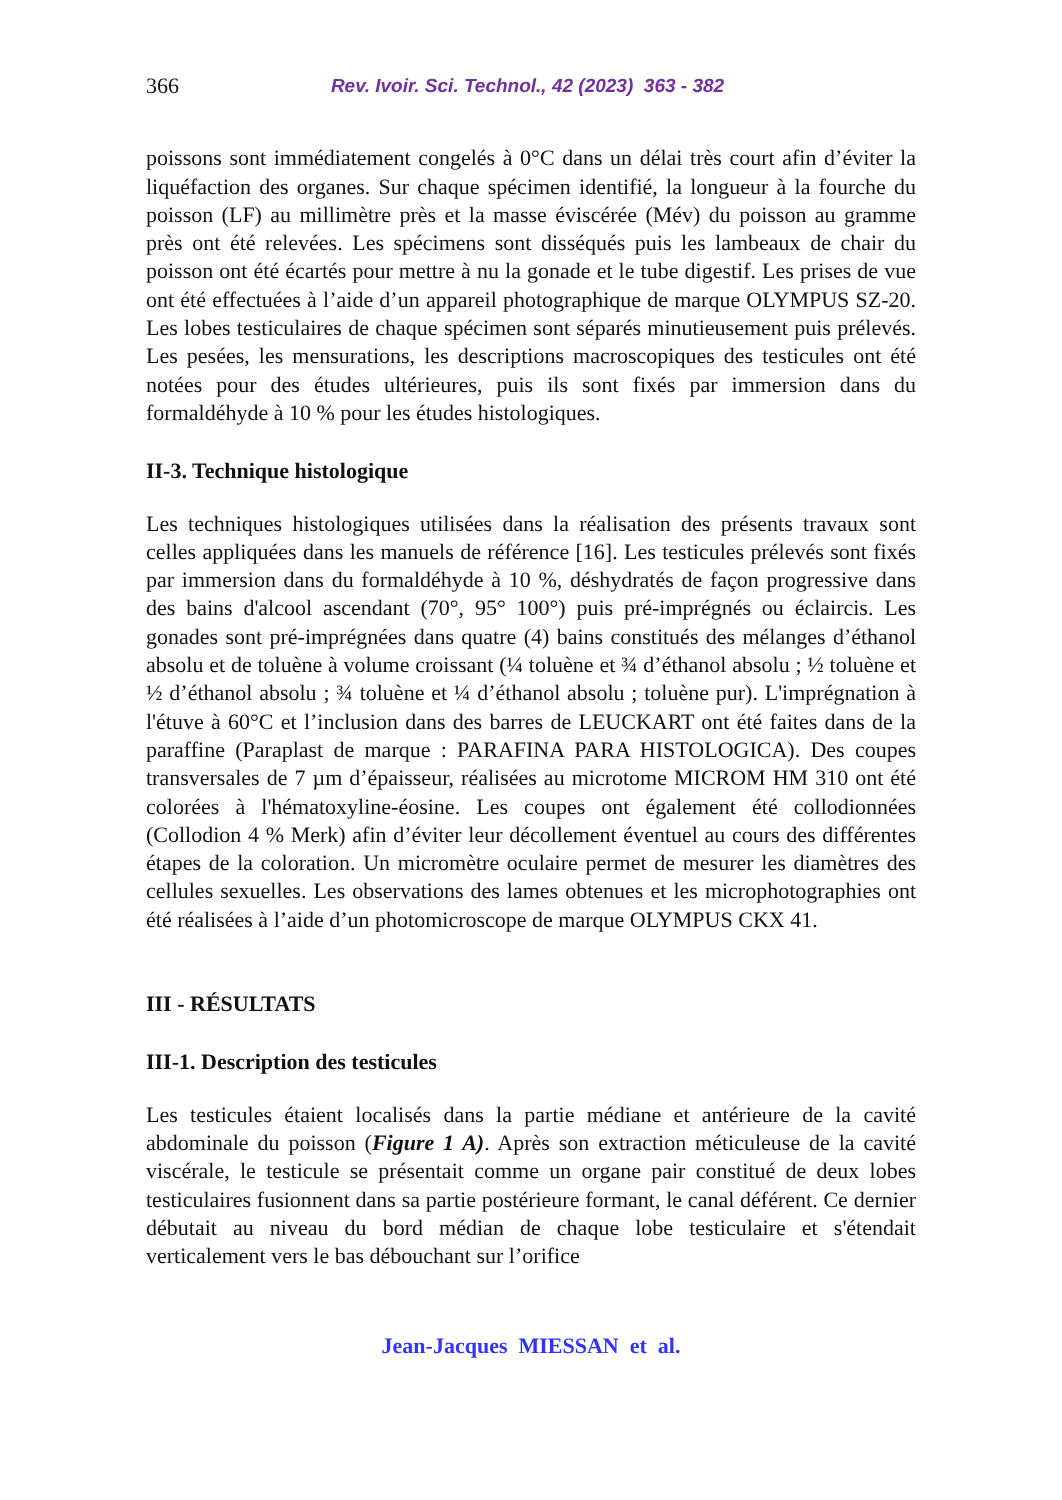366 Rev. Ivoir. Sci. Technol., 42 (2023) 363 - 382
poissons sont immédiatement congelés à 0°C dans un délai très court afin d’éviter la liquéfaction des organes. Sur chaque spécimen identifié, la longueur à la fourche du poisson (LF) au millimètre près et la masse éviscérée (Mév) du poisson au gramme près ont été relevées. Les spécimens sont disséqués puis les lambeaux de chair du poisson ont été écartés pour mettre à nu la gonade et le tube digestif. Les prises de vue ont été effectuées à l’aide d’un appareil photographique de marque OLYMPUS SZ-20. Les lobes testiculaires de chaque spécimen sont séparés minutieusement puis prélevés. Les pesées, les mensurations, les descriptions macroscopiques des testicules ont été notées pour des études ultérieures, puis ils sont fixés par immersion dans du formaldéhyde à 10 % pour les études histologiques.
II-3. Technique histologique
Les techniques histologiques utilisées dans la réalisation des présents travaux sont celles appliquées dans les manuels de référence [16]. Les testicules prélevés sont fixés par immersion dans du formaldéhyde à 10 %, déshydratés de façon progressive dans des bains d'alcool ascendant (70°, 95° 100°) puis pré-imprégnés ou éclaircis. Les gonades sont pré-imprégnées dans quatre (4) bains constitués des mélanges d’éthanol absolu et de toluène à volume croissant (¼ toluène et ¾ d’éthanol absolu ; ½ toluène et ½ d’éthanol absolu ; ¾ toluène et ¼ d’éthanol absolu ; toluène pur). L'imprégnation à l'étuve à 60°C et l’inclusion dans des barres de LEUCKART ont été faites dans de la paraffine (Paraplast de marque : PARAFINA PARA HISTOLOGICA). Des coupes transversales de 7 µm d’épaisseur, réalisées au microtome MICROM HM 310 ont été colorées à l'hématoxyline-éosine. Les coupes ont également été collodionnées (Collodion 4 % Merk) afin d’éviter leur décollement éventuel au cours des différentes étapes de la coloration. Un micromètre oculaire permet de mesurer les diamètres des cellules sexuelles. Les observations des lames obtenues et les microphotographies ont été réalisées à l’aide d’un photomicroscope de marque OLYMPUS CKX 41.
III - RÉSULTATS
III-1. Description des testicules
Les testicules étaient localisés dans la partie médiane et antérieure de la cavité abdominale du poisson (Figure 1 A). Après son extraction méticuleuse de la cavité viscérale, le testicule se présentait comme un organe pair constitué de deux lobes testiculaires fusionnent dans sa partie postérieure formant, le canal déférent. Ce dernier débutait au niveau du bord médian de chaque lobe testiculaire et s'étendait verticalement vers le bas débouchant sur l’orifice
Jean-Jacques MIESSAN et al.